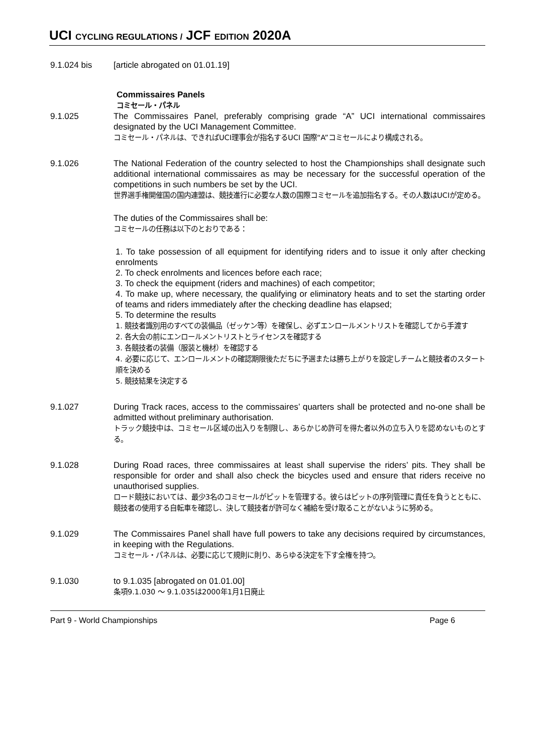UCI CYCLING REGULATIONS / JCF EDITION 2020A
9.1.024 bis [article abrogated on 01.01.19]
Commissaires Panels
コミセール・パネル
9.1.025 The Commissaires Panel, preferably comprising grade “A” UCI international commissaires designated by the UCI Management Committee.
コミセール・パネルは、できればUCI理事会が指名するUCI 国際“A”コミセールにより構成される。
9.1.026 The National Federation of the country selected to host the Championships shall designate such additional international commissaires as may be necessary for the successful operation of the competitions in such numbers be set by the UCI.
世界選手権開催国の国内連盟は、競技進行に必要な人数の国際コミセールを追加指名する。その人数はUCIが定める。
The duties of the Commissaires shall be:
コミセールの任務は以下のとおりである：
1. To take possession of all equipment for identifying riders and to issue it only after checking enrolments
2. To check enrolments and licences before each race;
3. To check the equipment (riders and machines) of each competitor;
4. To make up, where necessary, the qualifying or eliminatory heats and to set the starting order of teams and riders immediately after the checking deadline has elapsed;
5. To determine the results
1. 競技者識別用のすべての装備品（ゼッケン等）を確保し、必ずエンロールメントリストを確認してから手渡す
2. 各大会の前にエンロールメントリストとライセンスを確認する
3. 各競技者の装備（服装と機材）を確認する
4. 必要に応じて、エンロールメントの確認期限後ただちに予選または勝ち上がりを設定しチームと競技者のスタート順を決める
5. 競技結果を決定する
9.1.027 During Track races, access to the commissaires’ quarters shall be protected and no-one shall be admitted without preliminary authorisation.
トラック競技中は、コミセール区域の出入りを制限し、あらかじめ許可を得た者以外の立ち入りを認めないものとする。
9.1.028 During Road races, three commissaires at least shall supervise the riders’ pits. They shall be responsible for order and shall also check the bicycles used and ensure that riders receive no unauthorised supplies.
ロード競技においては、最少3名のコミセールがピットを管理する。彼らはピットの序列管理に責任を負うとともに、競技者の使用する自転車を確認し、決して競技者が許可なく補給を受け取ることがないように努める。
9.1.029 The Commissaires Panel shall have full powers to take any decisions required by circumstances, in keeping with the Regulations.
コミセール・パネルは、必要に応じて規則に則り、あらゆる決定を下す全権を持つ。
9.1.030 to 9.1.035 [abrogated on 01.01.00]
条項9.1.030 〜 9.1.035は2000年1月1日廃止
Part 9 - World Championships Page 6